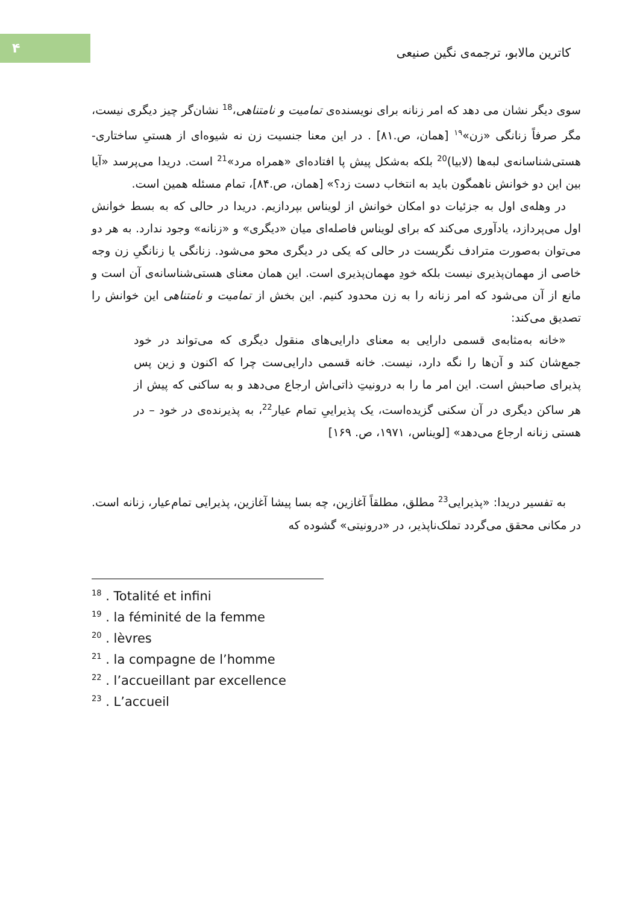۴
کاترین مالابو، ترجمه‌ی نگین صنیعی
سوی دیگر نشان می دهد که امر زنانه برای نویسنده‌ی تمامیت و نامتناهی،<sup>18</sup> نشان‌گر چیز دیگری نیست، مگر صرفاً زنانگی «زن»<sup>۱۹</sup> [همان، ص.۸۱] . در این معنا جنسیت زن نه شیوه‌ای از هستیِ ساختاری-هستی‌شناسانه‌ی لبه‌ها (لابیا)<sup>20</sup> بلکه به‌شکل پیش پا افتاده‌ای «همراه مرد»<sup>21</sup> است. دریدا می‌پرسد «آیا بین این دو خوانش ناهمگون باید به انتخاب دست زد؟» [همان، ص.۸۴]، تمام مسئله همین است.
در وهله‌ی اول به جزئیات دو امکان خوانش از لویناس بپردازیم. دریدا در حالی که به بسط خوانش اول می‌پردازد، یادآوری می‌کند که برای لویناس فاصله‌ای میان «دیگری» و «زنانه» وجود ندارد. به هر دو می‌توان به‌صورت مترادف نگریست در حالی که یکی در دیگری محو می‌شود. زنانگی یا زنانگیِ زن وجه خاصی از مهمان‌پذیری نیست بلکه خودِ مهمان‌پذیری است. این همان معنای هستی‌شناسانه‌ی آن است و مانع از آن می‌شود که امر زنانه را به زن محدود کنیم. این بخش از تمامیت و نامتناهی این خوانش را تصدیق می‌کند:
«خانه به‌مثابه‌ی قسمی دارایی به معنای دارایی‌های منقول دیگری که می‌تواند در خود جمع‌شان کند و آن‌ها را نگه دارد، نیست. خانه قسمی دارایی‌ست چرا که اکنون و زین پس پذیرای صاحبش است. این امر ما را به درونیتِ ذاتی‌اش ارجاع می‌دهد و به ساکنی که پیش از هر ساکن دیگری در آن سکنی گزیده‌است، یک پذیراییِ تمام عیار<sup>22</sup>، به پذیرنده‌ی در خود – در هستی زنانه ارجاع می‌دهد» [لویناس، ۱۹۷۱، ص. ۱۶۹]
به تفسیر دریدا: «پذیرایی<sup>23</sup> مطلق، مطلقاً آغازین، چه بسا پیشا آغازین، پذیرایی تمام‌عیار، زنانه است. در مکانی محقق می‌گردد تملک‌ناپذیر، در «درونیتی» گشوده که
<sup>18</sup> . Totalité et infini
<sup>19</sup> . la féminité de la femme
<sup>20</sup> . lèvres
<sup>21</sup> . la compagne de l’homme
<sup>22</sup> . l’accueillant par excellence
<sup>23</sup> . L’accueil